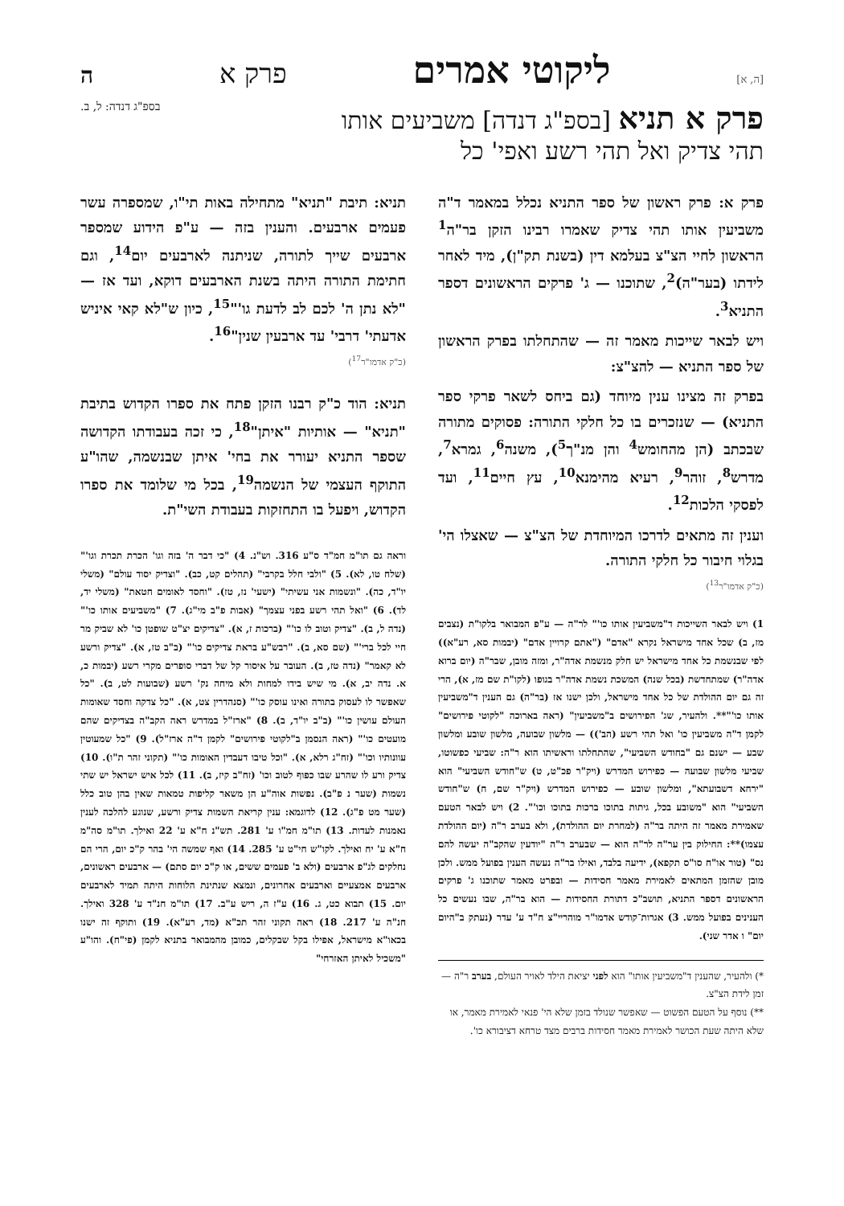[ה, א] ליקוטי אמרים פרק א ה
פרק א תניא [בספ"ג דנדה] משביעים אותו
תהי צדיק ואל תהי רשע ואפי' כל
בספ"ג דנדה: ל, ב.
פרק א: פרק ראשון של ספר התניא נכלל במאמר ד"ה משביעין אותו תהי צדיק שאמרו רבינו הזקן בר"ה<sup>1</sup> הראשון לחיי הצ"צ בעלמא דין (בשנת תק"ן), מיד לאחר לידתו (בער"ה)<sup>2</sup>, שתוכנו — ג' פרקים הראשונים דספר התניא<sup>3</sup>.
ויש לבאר שייכות מאמר זה — שהתחלתו בפרק הראשון של ספר התניא — להצ"צ:
בפרק זה מצינו ענין מיוחד (גם ביחס לשאר פרקי ספר התניא) — שנזכרים בו כל חלקי התורה: פסוקים מתורה שבכתב (הן מהחומש<sup>4</sup> והן מנ"ך<sup>5</sup>), משנה<sup>6</sup>, גמרא<sup>7</sup>, מדרש<sup>8</sup>, זוהר<sup>9</sup>, רעיא מהימנא<sup>10</sup>, עץ חיים<sup>11</sup>, ועד לפסקי הלכות<sup>12</sup>.
וענין זה מתאים לדרכו המיוחדת של הצ"צ — שאצלו הי' בגלוי חיבור כל חלקי התורה.
(כ"ק אדמו"ר<sup>13</sup>)
1) ויש לבאר השייכות ד"משביעין אותו כו'" לר"ה — ע"פ המבואר בלקו"ת (נצבים מז, ב) שכל אחד מישראל נקרא "אדם" ("אתם קרויין אדם" (יבמות סא, רע"א)) לפי שבנשמת כל אחד מישראל יש חלק מנשמת אדה"ר, ומזה מובן, שבר"ה (יום ברוא אדה"ר) שמתחדשת (בכל שנה) המשכת נשמת אדה"ר בגופו (לקו"ת שם מז, א), הרי זה גם יום ההולדת של כל אחד מישראל, ולכן ישנו אז (בר"ה) גם הענין ד"משביעין אותו כו'"**. ולהעיר, שג' הפירושים ב"משביעין" (ראה בארוכה "לקוטי פירושים" לקמן ד"ה משביעין כו' ואל תהי רשע (הב')) — מלשון שבועה, מלשון שובע ומלשון שבע — ישנם גם "בחודש השביעי", שהתחלתו וראשיתו הוא ר"ה: שביעי כפשוטו, שביעי מלשון שבועה — כפירוש המדרש (ויק"ר פכ"ט, ט) ש"חודש השביעי" הוא "ירחא דשבועתא", ומלשון שובע — כפירוש המדרש (ויק"ר שם, ח) ש"חודש השביעי" הוא "משובע בכל, גיתות בתוכו ברכות בתוכו וכו'". 2) ויש לבאר הטעם שאמירת מאמר זה היתה בר"ה (למחרת יום ההולדת), ולא בערב ר"ה (יום ההולדת עצמו)**: החילוק בין ער"ה לר"ה הוא — שבערב ר"ה "יודעין שהקב"ה יעשה להם נס" (טור או"ח סו"ס תקפא), ידיעה בלבד, ואילו בר"ה נעשה הענין בפועל ממש. ולכן מובן שהזמן המתאים לאמירת מאמר חסידות — ובפרט מאמר שתוכנו ג' פרקים הראשונים דספר התניא, תושב"כ דתורת החסידות — הוא בר"ה, שבו נעשים כל הענינים בפועל ממש. 3) אגרות־קודש אדמו"ר מוהריי"צ ח"ד ע' עדר (נעתק ב"היום יום" ו אדר שני).
*) ולהעיר, שהענין ד"משביעין אותו" הוא לפני יציאת הילד לאויר העולם, בערב ר"ה — זמן לידת הצ"צ.
**) נוסף על הטעם הפשוט — שאפשר שנולד בזמן שלא הי' פנאי לאמירת מאמר, או שלא היתה שעת הכושר לאמירת מאמר חסידות ברבים מצד טרחא דציבורא כו'.
תניא: תיבת "תניא" מתחילה באות תי"ו, שמספרה עשר פעמים ארבעים. והענין בזה — ע"פ הידוע שמספר ארבעים שייך לתורה, שניתנה לארבעים יום<sup>14</sup>, וגם חתימת התורה היתה בשנת הארבעים דוקא, ועד אז — "לא נתן ה' לכם לב לדעת גו'"<sup>15</sup>, כיון ש"לא קאי איניש אדעתי' דרבי' עד ארבעין שנין"<sup>16</sup>.
(כ"ק אדמו"ר<sup>17</sup>)
תניא: הוד כ"ק רבנו הזקן פתח את ספרו הקדוש בתיבת "תניא" — אותיות "איתן"<sup>18</sup>, כי זכה בעבודתו הקדושה שספר התניא יעורר את בחי' איתן שבנשמה, שהו"ע התוקף העצמי של הנשמה<sup>19</sup>, בכל מי שלומד את ספרו הקדוש, ויפעל בו התחזקות בעבודת השי"ת.
וראה גם תו"מ חמ"ד ס"ע 316. וש"נ. 4) "כי דבר ה' בזה וגו' הכרת תכרת וגו'" (שלח טו, לא). 5) "ולבי חלל בקרבי" (תהלים קט, כב). "וצדיק יסוד עולם" (משלי יו"ד, כה). "ונשמות אני עשיתי" (ישעי' נז, טז). "וחסד לאומים חטאת" (משלי יד, לד). 6) "ואל תהי רשע בפני עצמך" (אבות פ"ב מי"ג). 7) "משביעים אותו כו'" (נדה ל, ב). "צדיק וטוב לו כו'" (ברכות ז, א). "צדיקים יצ"ט שופטן כו' לא שביק מר חיי לכל ברי'" (שם סא, ב). "רבש"ע בראת צדיקים כו'" (ב"ב טז, א). "צדיק ורשע לא קאמר" (נדה טז, ב). העובר על איסור קל של דברי סופרים מקרי רשע (יבמות כ, א. נדה יב, א). מי שיש בידו למחות ולא מיחה נק' רשע (שבועות לט, ב). "כל שאפשר לו לעסוק בתורה ואינו עוסק כו'" (סנהדרין צט, א). "כל צדקה וחסד שאומות העולם עושין כו'" (ב"ב יו"ד, ב). 8) "ארז"ל במדרש ראה הקב"ה בצדיקים שהם מועטים כו'" (ראה הנסמן ב"לקוטי פירושים" לקמן ד"ה ארז"ל). 9) "כל שמעוטין עוונותיו וכו'" (זח"ג רלא, א). "וכל טיבו דעבדין האומות כו'" (תקוני זהר ת"ו). 10) צדיק ורע לו שהרע שבו כפוף לטוב וכו' (זח"ב קיז, ב). 11) לכל איש ישראל יש שתי נשמות (שער נ פ"ב). נפשות אוה"ע הן משאר קליפות טמאות שאין בהן טוב כלל (שער מט פ"ג). 12) לדוגמא: ענין קריאת השמות צדיק ורשע, שנוגע להלכה לענין נאמנות לעדות. 13) תו"מ חמ"ו ע' 281. תש"נ ח"א ע' 22 ואילך. תו"מ סה"מ ח"א ע' יח ואילך. לקו"ש חי"ט ע' 285. 14) ואף שמשה הי' בהר ק"כ יום, הרי הם נחלקים לג"פ ארבעים (ולא ב' פעמים ששים, או ק"כ יום סתם) — ארבעים ראשונים, ארבעים אמצעיים וארבעים אחרונים, ונמצא שנתינת הלוחות היתה תמיד לארבעים יום. 15) תבוא כט, ג. 16) ע"ז ה, ריש ע"ב. 17) תו"מ חנ"ד ע' 328 ואילך. חנ"ה ע' 217. 18) ראה תקוני זהר תכ"א (מד, רע"א). 19) ותוקף זה ישנו בכאו"א מישראל, אפילו בקל שבקלים, כמובן מהמבואר בתניא לקמן (פי"ח). והו"ע "משכיל לאיתן האזרחי"